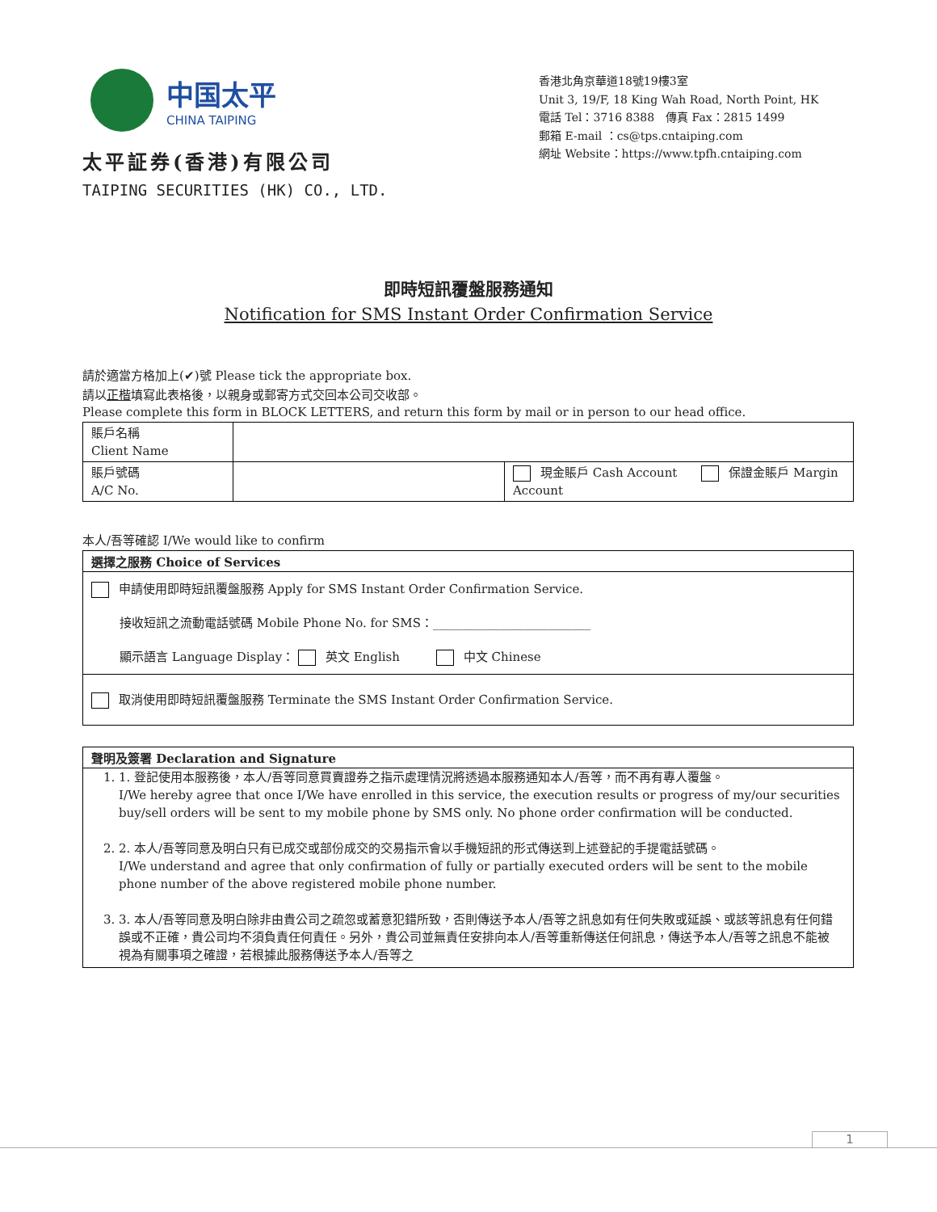中国太平
CHINA TAIPING
太平証券(香港)有限公司
TAIPING SECURITIES (HK) CO., LTD.
香港北角京華道18號19樓3室
Unit 3, 19/F, 18 King Wah Road, North Point, HK
電話 Tel：3716 8388　傳真 Fax：2815 1499
郵箱 E-mail ：cs@tps.cntaiping.com
網址 Website：https://www.tpfh.cntaiping.com
即時短訊覆盤服務通知
Notification for SMS Instant Order Confirmation Service
請於適當方格加上(✔)號 Please tick the appropriate box.
請以正楷填寫此表格後，以親身或郵寄方式交回本公司交收部。
Please complete this form in BLOCK LETTERS, and return this form by mail or in person to our head office.
| 賬戶名稱 Client Name | | |
| 賬戶號碼 A/C No. | | 現金賬戶 Cash Account 保證金賬戶 Margin Account |
本人/吾等確認 I/We would like to confirm
選擇之服務 Choice of Services
申請使用即時短訊覆盤服務 Apply for SMS Instant Order Confirmation Service.
接收短訊之流動電話號碼 Mobile Phone No. for SMS：__________________________
顯示語言 Language Display： 英文 English　　　 中文 Chinese
取消使用即時短訊覆盤服務 Terminate the SMS Instant Order Confirmation Service.
聲明及簽署 Declaration and Signature
1. 1. 登記使用本服務後，本人/吾等同意買賣證券之指示處理情況將透過本服務通知本人/吾等，而不再有專人覆盤。
I/We hereby agree that once I/We have enrolled in this service, the execution results or progress of my/our securities buy/sell orders will be sent to my mobile phone by SMS only. No phone order confirmation will be conducted.
2. 2. 本人/吾等同意及明白只有已成交或部份成交的交易指示會以手機短訊的形式傳送到上述登記的手提電話號碼。
I/We understand and agree that only confirmation of fully or partially executed orders will be sent to the mobile phone number of the above registered mobile phone number.
3. 3. 本人/吾等同意及明白除非由貴公司之疏忽或蓄意犯錯所致，否則傳送予本人/吾等之訊息如有任何失敗或延誤、或該等訊息有任何錯誤或不正確，貴公司均不須負責任何責任。另外，貴公司並無責任安排向本人/吾等重新傳送任何訊息，傳送予本人/吾等之訊息不能被視為有關事項之確證，若根據此服務傳送予本人/吾等之
1